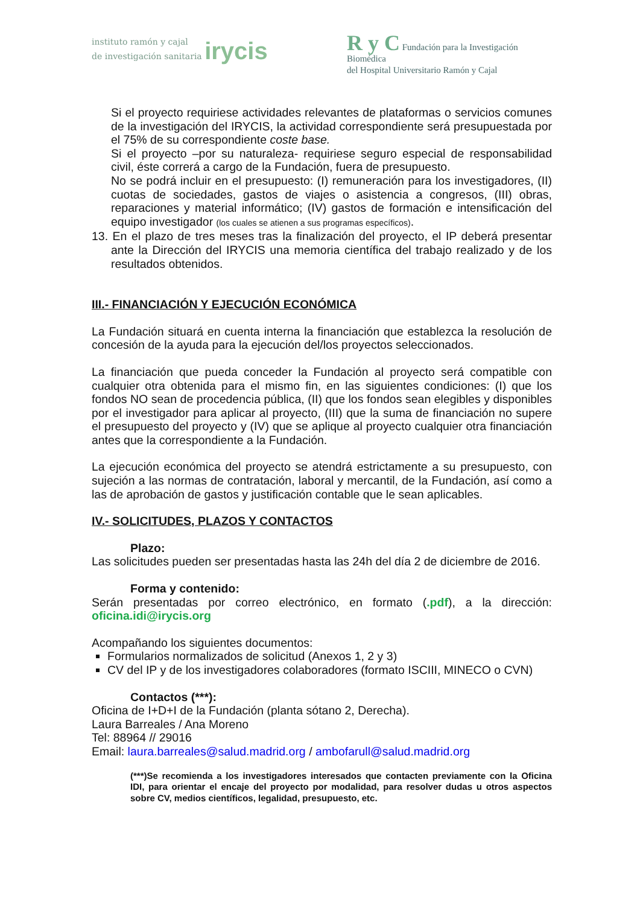instituto ramón y cajal
de investigación sanitaria irycis
R y C Fundación para la Investigación Biomédica
del Hospital Universitario Ramón y Cajal
Si el proyecto requiriese actividades relevantes de plataformas o servicios comunes de la investigación del IRYCIS, la actividad correspondiente será presupuestada por el 75% de su correspondiente coste base.
Si el proyecto –por su naturaleza- requiriese seguro especial de responsabilidad civil, éste correrá a cargo de la Fundación, fuera de presupuesto.
No se podrá incluir en el presupuesto: (I) remuneración para los investigadores, (II) cuotas de sociedades, gastos de viajes o asistencia a congresos, (III) obras, reparaciones y material informático; (IV) gastos de formación e intensificación del equipo investigador (los cuales se atienen a sus programas específicos).
13. En el plazo de tres meses tras la finalización del proyecto, el IP deberá presentar ante la Dirección del IRYCIS una memoria científica del trabajo realizado y de los resultados obtenidos.
III.- FINANCIACIÓN Y EJECUCIÓN ECONÓMICA
La Fundación situará en cuenta interna la financiación que establezca la resolución de concesión de la ayuda para la ejecución del/los proyectos seleccionados.
La financiación que pueda conceder la Fundación al proyecto será compatible con cualquier otra obtenida para el mismo fin, en las siguientes condiciones: (I) que los fondos NO sean de procedencia pública, (II) que los fondos sean elegibles y disponibles por el investigador para aplicar al proyecto, (III) que la suma de financiación no supere el presupuesto del proyecto y (IV) que se aplique al proyecto cualquier otra financiación antes que la correspondiente a la Fundación.
La ejecución económica del proyecto se atendrá estrictamente a su presupuesto, con sujeción a las normas de contratación, laboral y mercantil, de la Fundación, así como a las de aprobación de gastos y justificación contable que le sean aplicables.
IV.- SOLICITUDES, PLAZOS Y CONTACTOS
Plazo:
Las solicitudes pueden ser presentadas hasta las 24h del día 2 de diciembre de 2016.
Forma y contenido:
Serán presentadas por correo electrónico, en formato (.pdf), a la dirección: oficina.idi@irycis.org
Acompañando los siguientes documentos:
Formularios normalizados de solicitud (Anexos 1, 2 y 3)
CV del IP y de los investigadores colaboradores (formato ISCIII, MINECO o CVN)
Contactos (***):
Oficina de I+D+I de la Fundación (planta sótano 2, Derecha).
Laura Barreales / Ana Moreno
Tel: 88964 // 29016
Email: laura.barreales@salud.madrid.org / ambofarull@salud.madrid.org
(***)Se recomienda a los investigadores interesados que contacten previamente con la Oficina IDI, para orientar el encaje del proyecto por modalidad, para resolver dudas u otros aspectos sobre CV, medios científicos, legalidad, presupuesto, etc.